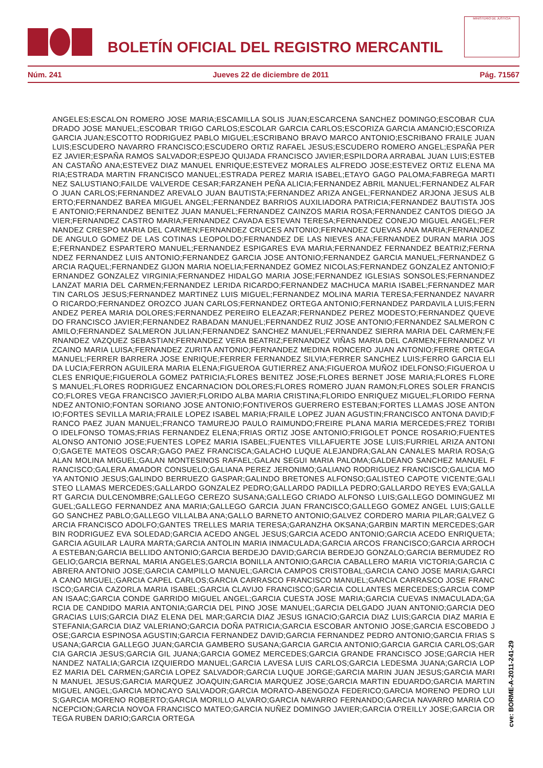BOLETÍN OFICIAL DEL REGISTRO MERCANTIL
MINISTERIO DE JUSTICIA
Núm. 241 Jueves 22 de diciembre de 2011 Pág. 71567
ANGELES;ESCALON ROMERO JOSE MARIA;ESCAMILLA SOLIS JUAN;ESCARCENA SANCHEZ DOMINGO;ESCOBAR CUADRADO JOSE MANUEL;ESCOBAR TRIGO CARLOS;ESCOLAR GARCIA CARLOS;ESCORIZA GARCIA AMANCIO;ESCORIZA GARCIA JUAN;ESCOTTO RODRIGUEZ PABLO MIGUEL;ESCRIBANO BRAVO MARCO ANTONIO;ESCRIBANO FRAILE JUAN LUIS;ESCUDERO NAVARRO FRANCISCO;ESCUDERO ORTIZ RAFAEL JESUS;ESCUDERO ROMERO ANGEL;ESPAÑA PEREZ JAVIER;ESPAÑA RAMOS SALVADOR;ESPEJO QUIJADA FRANCISCO JAVIER;ESPILDORA ARRABAL JUAN LUIS;ESTEBAN CASTAÑO ANA;ESTEVEZ DIAZ MANUEL ENRIQUE;ESTEVEZ MORALES ALFREDO JOSE;ESTEVEZ ORTIZ ELENA MARIA;ESTRADA MARTIN FRANCISCO MANUEL;ESTRADA PEREZ MARIA ISABEL;ETAYO GAGO PALOMA;FABREGA MARTINEZ SALUSTIANO;FAILDE VALVERDE CESAR;FARZANEH PEÑA ALICIA;FERNANDEZ ABRIL MANUEL;FERNANDEZ ALFARO JUAN CARLOS;FERNANDEZ AREVALO JUAN BAUTISTA;FERNANDEZ ARIZA ANGEL;FERNANDEZ ARJONA JESUS ALBERTO;FERNANDEZ BAREA MIGUEL ANGEL;FERNANDEZ BARRIOS AUXILIADORA PATRICIA;FERNANDEZ BAUTISTA JOSE ANTONIO;FERNANDEZ BENITEZ JUAN MANUEL;FERNANDEZ CAINZOS MARIA ROSA;FERNANDEZ CANTOS DIEGO JAVIER;FERNANDEZ CASTRO MARIA;FERNANDEZ CAVADA ESTEVAN TERESA;FERNANDEZ CONEJO MIGUEL ANGEL;FERNANDEZ CRESPO MARIA DEL CARMEN;FERNANDEZ CRUCES ANTONIO;FERNANDEZ CUEVAS ANA MARIA;FERNANDEZ DE ANGULO GOMEZ DE LAS COTINAS LEOPOLDO;FERNANDEZ DE LAS NIEVES ANA;FERNANDEZ DURAN MARIA JOSE;FERNANDEZ ESPARTERO MANUEL;FERNANDEZ ESPIGARES EVA MARIA;FERNANDEZ FERNANDEZ BEATRIZ;FERNANDEZ FERNANDEZ LUIS ANTONIO;FERNANDEZ GARCIA JOSE ANTONIO;FERNANDEZ GARCIA MANUEL;FERNANDEZ GARCIA RAQUEL;FERNANDEZ GIJON MARIA NOELIA;FERNANDEZ GOMEZ NICOLAS;FERNANDEZ GONZALEZ ANTONIO;FERNANDEZ GONZALEZ VIRGINIA;FERNANDEZ HIDALGO MARIA JOSE;FERNANDEZ IGLESIAS SONSOLES;FERNANDEZ LANZAT MARIA DEL CARMEN;FERNANDEZ LERIDA RICARDO;FERNANDEZ MACHUCA MARIA ISABEL;FERNANDEZ MARTIN CARLOS JESUS;FERNANDEZ MARTINEZ LUIS MIGUEL;FERNANDEZ MOLINA MARIA TERESA;FERNANDEZ NAVARRO RICARDO;FERNANDEZ OROZCO JUAN CARLOS;FERNANDEZ ORTEGA ANTONIO;FERNANDEZ PARDAVILA LUIS;FERNANDEZ PEREA MARIA DOLORES;FERNANDEZ PEREIRO ELEAZAR;FERNANDEZ PEREZ MODESTO;FERNANDEZ QUEVEDO FRANCISCO JAVIER;FERNANDEZ RABADAN MANUEL;FERNANDEZ RUIZ JOSE ANTONIO;FERNANDEZ SALMERON CAMILO;FERNANDEZ SALMERON JULIAN;FERNANDEZ SANCHEZ MANUEL;FERNANDEZ SIERRA MARIA DEL CARMEN;FERNANDEZ VAZQUEZ SEBASTIAN;FERNANDEZ VERA BEATRIZ;FERNANDEZ VIÑAS MARIA DEL CARMEN;FERNANDEZ VIZCAINO MARIA LUISA;FERNANDEZ ZURITA ANTONIO;FERNANDEZ MEDINA RONCERO JUAN ANTONIO;FERRE ORTEGA MANUEL;FERRER BARRERA JOSE ENRIQUE;FERRER FERNANDEZ SILVIA;FERRER SANCHEZ LUIS;FERRO GARCIA ELIDA LUCIA;FERRON AGUILERA MARIA ELENA;FIGUEROA GUTIERREZ ANA;FIGUEROA MUÑOZ IDELFONSO;FIGUEROA UCLES ENRIQUE;FIGUEROLA GOMEZ PATRICIA;FLORES BENITEZ JOSE;FLORES BERNET JOSE MARIA;FLORES FLORES MANUEL;FLORES RODRIGUEZ ENCARNACION DOLORES;FLORES ROMERO JUAN RAMON;FLORES SOLER FRANCISCO;FLORES VEGA FRANCISCO JAVIER;FLORIDO ALBA MARIA CRISTINA;FLORIDO ENRIQUEZ MIGUEL;FLORIDO FERNANDEZ ANTONIO;FONTAN SORIANO JOSE ANTONIO;FONTIVEROS GUERRERO ESTEBAN;FORTES LLAMAS JOSE ANTONIO;FORTES SEVILLA MARIA;FRAILE LOPEZ ISABEL MARIA;FRAILE LOPEZ JUAN AGUSTIN;FRANCISCO ANTONA DAVID;FRANCO PAEZ JUAN MANUEL;FRANCO TAMUREJO PAULO RAIMUNDO;FREIRE PLANA MARIA MERCEDES;FREZ TORIBIO IDELFONSO TOMAS;FRIAS FERNANDEZ ELENA;FRIAS ORTIZ JOSE ANTONIO;FRIGOLET PONCE ROSARIO;FUENTES ALONSO ANTONIO JOSE;FUENTES LOPEZ MARIA ISABEL;FUENTES VILLAFUERTE JOSE LUIS;FURRIEL ARIZA ANTONIO;GAGETE MATEOS OSCAR;GAGO PAEZ FRANCISCA;GALACHO LUQUE ALEJANDRA;GALAN CANALES MARIA ROSA;GALAN MOLINA MIGUEL;GALAN MONTESINOS RAFAEL;GALAN SEGUI MARIA PALOMA;GALDEANO SANCHEZ MANUEL FRANCISCO;GALERA AMADOR CONSUELO;GALIANA PEREZ JERONIMO;GALIANO RODRIGUEZ FRANCISCO;GALICIA MOYA ANTONIO JESUS;GALINDO BERRUEZO GASPAR;GALINDO BRETONES ALFONSO;GALISTEO CAPOTE VICENTE;GALISTEO LLAMAS MERCEDES;GALLARDO GONZALEZ PEDRO;GALLARDO PADILLA PEDRO;GALLARDO REYES EVA;GALLART GARCIA DULCENOMBRE;GALLEGO CEREZO SUSANA;GALLEGO CRIADO ALFONSO LUIS;GALLEGO DOMINGUEZ MIGUEL;GALLEGO FERNANDEZ ANA MARIA;GALLEGO GARCIA JUAN FRANCISCO;GALLEGO GOMEZ ANGEL LUIS;GALLEGO SANCHEZ PABLO;GALLEGO VILLALBA ANA;GALLO BARNETO ANTONIO;GALVEZ CORDERO MARIA PILAR;GALVEZ GARCIA FRANCISCO ADOLFO;GANTES TRELLES MARIA TERESA;GARANZHA OKSANA;GARBIN MARTIN MERCEDES;GARBIN RODRIGUEZ EVA SOLEDAD;GARCIA ACEDO ANGEL JESUS;GARCIA ACEDO ANTONIO;GARCIA ACEDO ENRIQUETA;GARCIA AGUILAR LAURA MARTA;GARCIA ANTOLIN MARIA INMACULADA;GARCIA ARCOS FRANCISCO;GARCIA ARROCHA ESTEBAN;GARCIA BELLIDO ANTONIO;GARCIA BERDEJO DAVID;GARCIA BERDEJO GONZALO;GARCIA BERMUDEZ ROGELIO;GARCIA BERNAL MARIA ANGELES;GARCIA BONILLA ANTONIO;GARCIA CABALLERO MARIA VICTORIA;GARCIA CABRERA ANTONIO JOSE;GARCIA CAMPILLO MANUEL;GARCIA CAMPOS CRISTOBAL;GARCIA CANO JOSE MARIA;GARCIA CANO MIGUEL;GARCIA CAPEL CARLOS;GARCIA CARRASCO FRANCISCO MANUEL;GARCIA CARRASCO JOSE FRANCISCO;GARCIA CAZORLA MARIA ISABEL;GARCIA CLAVIJO FRANCISCO;GARCIA COLLANTES MERCEDES;GARCIA COMPAN ISAAC;GARCIA CONDE GARRIDO MIGUEL ANGEL;GARCIA CUESTA JOSE MARIA;GARCIA CUEVAS INMACULADA;GARCIA DE CANDIDO MARIA ANTONIA;GARCIA DEL PINO JOSE MANUEL;GARCIA DELGADO JUAN ANTONIO;GARCIA DEOGRACIAS LUIS;GARCIA DIAZ ELENA DEL MAR;GARCIA DIAZ JESUS IGNACIO;GARCIA DIAZ LUIS;GARCIA DIAZ MARIA ESTEFANIA;GARCIA DIAZ VALERIANO;GARCIA DOÑA PATRICIA;GARCIA ESCOBAR ANTONIO JOSE;GARCIA ESCOBEDO JOSE;GARCIA ESPINOSA AGUSTIN;GARCIA FERNANDEZ DAVID;GARCIA FERNANDEZ PEDRO ANTONIO;GARCIA FRIAS SUSANA;GARCIA GALLEGO JUAN;GARCIA GAMBERO SUSANA;GARCIA GARCIA ANTONIO;GARCIA GARCIA CARLOS;GARCIA GARCIA JESUS;GARCIA GIL JUANA;GARCIA GOMEZ MERCEDES;GARCIA GRANDE FRANCISCO JOSE;GARCIA HERNANDEZ NATALIA;GARCIA IZQUIERDO MANUEL;GARCIA LAVESA LUIS CARLOS;GARCIA LEDESMA JUANA;GARCIA LOPEZ MARIA DEL CARMEN;GARCIA LOPEZ SALVADOR;GARCIA LUQUE JORGE;GARCIA MARIN JUAN JESUS;GARCIA MARIN MANUEL JESUS;GARCIA MARQUEZ JOAQUIN;GARCIA MARQUEZ JOSE;GARCIA MARTIN EDUARDO;GARCIA MARTIN MIGUEL ANGEL;GARCIA MONCAYO SALVADOR;GARCIA MORATO-ABENGOZA FEDERICO;GARCIA MORENO PEDRO LUIS;GARCIA MORENO ROBERTO;GARCIA MORILLO ALVARO;GARCIA NAVARRO FERNANDO;GARCIA NAVARRO MARIA CONCEPCION;GARCIA NOVOA FRANCISCO MATEO;GARCIA NUÑEZ DOMINGO JAVIER;GARCIA O'REILLY JOSE;GARCIA ORTEGA RUBEN DARIO;GARCIA ORTEGA
cve: BORME-A-2011-241-29